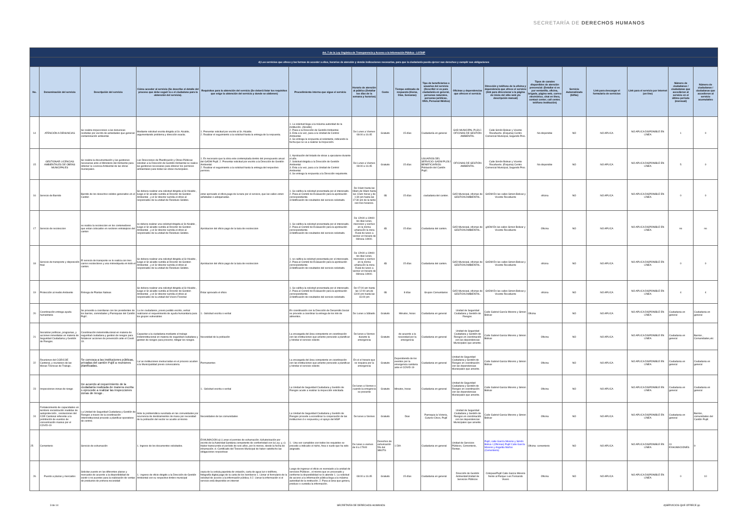SECRETARÍA DE DERECHOS HUMANOS
| Art. 7 de la Ley Orgánica de Transparencia y Acceso a la Información Pública - LOTAIP | | | | | | | | | | | | | | | | | |
| d) Los servicios que ofrece y las formas de acceder a ellos, horarios de atención y demás indicaciones necesarias, para que la ciudadanía pueda ejercer sus derechos y cumplir sus obligaciones | | | | | | | | | | | | | | | | | |
| No. | Denominación del servicio | Descripción del servicio | Cómo acceder al servicio (Se describe el detalle del proceso que debe seguir la o el ciudadano para la obtención del servicio). | Requisitos para la obtención del servicio (Se deberá listar los requisitos que exige la obtención del servicio y donde se obtienen) | Procedimiento interno que sigue el servicio | Horario de atención al público (Detallar los días de la semana y horarios) | Costo | Tiempo estimado de respuesta (Horas, Días, Semanas) | Tipo de beneficiarios o usuarios del servicio (Describir si es para ciudadanía en general, personas naturales, personas jurídicas, ONG, Personal Médico) | Oficinas y dependencias que ofrecen el servicio | Dirección y teléfono de la oficina y dependencia que ofrece el servicio (link para direccionar a la página de inicio del sitio web y/o descripción manual) | Tipos de canales disponibles de atención presencial: (Detallar si es por ventanilla, oficina, brigada, página web, correo electrónico, chat en línea, contact center, call center, teléfono institución) | Servicio Automatizado (Si/No) | Link para descargar el formulario de servicios | Link para el servicio por internet (on line) | Número de ciudadanos / ciudadanas que accedieron al servicio en el último período (mensual) | Número de ciudadanos / ciudadanas que accedieron al servicio acumulativo |
| 14 | ATENCIÓN A DENUNCIAS | Se realiza inspecciones a las denuncias recibidas por escrito de actividades que generan contaminación ambiental. | Mediante solicitud escrita dirigida al Sr. Alcalde, argumentando problema y dirección exacta. | 1. Presentar solicitud por escrito al Sr. Alcalde. 2. Realizar el seguimiento a la solicitud hasta la entrega de la respuesta. | 1. La solicitud llega a la máxima autoridad de la institución. (Alcalde) 2. Pasa a la Dirección de Gestión Ambiental. 3. Esta a la vez, pasa a la Unidad de Control Ambiental. 4. Se entrega la respuesta al solicitante, indicando la fecha que se va a realizar la Inspección. | De Lunes a Viernes 08:00 a 16:45 | Gratuito | 15 días | Ciudadanía en general | GAD MUNICIPAL PUJILÍ-OFICINAS DE GESTIÓN AMBIENTAL | Calle Simón Bolivar y Vicente Rocafuerte. (Esquina) Centro Comercial Municipal, Segundo Piso. | No disponible | NO | NO APLICA | NO APLICA DISPONIBLE EN LÍNEA | 1 | 0 |
| 15 | GESTIONAR LICENCIAS AMBIENTALES DE OBRAS MUNICIPALES | Se realiza la documentación y las gestiones necesarias ante el Ministerio del Ambiente para obtener la Licencia Ambiental de las obras municipales. | Las Direcciones de Planificación y Obras Públicas solicitan a la Dirección de Gestión Ambiental se realice las gestiones necesarias para obtener los permisos ambientales para todas las obras municipales. | 1. Es necesario que la obra este contemplada dentro del presupuesto anual del GADM Pujilí. 2. Presentar solicitud por escrito a la Dirección de Gestión Ambiental. 2. Realizar el seguimiento a la solicitud hasta la entrega del respectivo permiso. | 1. Aprobación del listado de obras a ejecutarse durante el año. 2. Solicitud dirigida a la Dirección de Gestión Ambiental. 3. Esta a la vez, pasa a la Unidad de Control Ambiental. 4. Se entrega la respuesta a la Dirección requiriente. | De Lunes a Viernes 08:00 a 16:45 | Gratuito | 15 días | USUARIOS DEL SERVICIO: GADM PUJILÍ BENEFICIARIOS: Población del Cantón Pujilí. | OFICINAS DE GESTIÓN AMBIENTAL | Calle Simón Bolivar y Vicente Rocafuerte. (Esquina) Centro Comercial Municipal, Segundo Piso. | No disponible | NO | NO APLICA | NO APLICA DISPONIBLE EN LÍNEA | 5 | 0 |
| 16 | Servicio de Barrido | Barrido de los desechos solidos generados en el Canton | Se debera realizar una solicitud dirigida al Sr Alcalde , luego el Sr alcalde sumilla al Director de Gestion Ambiental , y el Sr director sumilla el oficio al responsable de la unidad de Residuos Solidos. | estar aprovado el oficio,pago de la taza por el servicio, que las calles esten asfaltadas o adoquinadas. | 1. Se califica la solicitud presentada por el interesado. 2. Pasa al Comité de Evaluación para la aprobación correspondiente. 3.Notificación de resultados del servicio solicitado. | De 04am hasta las 08am,de 08am hasta las 12am horas y de 1:30 pm hasta las 17:30 pm de la tarde son tres horarios. | 0$ | 15 días | ciudadania del canton. | GAD Municipal, oficinas de GESTION AMBIENTAL. | GADM En las calles Simon Bolivar y Vicente Rocafuerte | oficina | NO | NO APLICA | NO APLICA DISPONIBLE EN LÍNEA | 0 | 0 |
| 17 | Servicio de recoleccion | se realiza la recoleccion en los contenedores que estan colocados en sectores estratejicos del canton | se debera realizar una solicitud dirigida al Sr Alcalde , luego el Sr alcalde sumilla al Director de Gestion Ambiental , y el Sr director sumilla el oficio al responsable de la unidad de Residuos Solidos. | Aprobacion del oficio pago de la taza de recoleccion | 1. Se califica la solicitud presentada por el interesado. 2. Pasa al Comité de Evaluación para la aprobación correspondiente. 3.Notificación de resultados del servicio solicitado. | De 12h00 a 19h00 los dias lunes, miercoles y viernes en la zonna urbana.En la zona Rural de lunes a vierner en horario de 06hooa 14h00. | 4$ | 15 días | Ciudadania del canton. | GAD Municipal, oficinas de GESTION AMBIENTAL. | gADM En las calles Simon Bolivar y Vicente Rocafuerte | Oficina | NO | NO APLICA | NO APLICA DISPONIBLE EN LÍNEA | no | no |
| 18 | Servicio de transporte y disposición final | El servicio de transporte se lo realiza con tres carros recolectores y una minivolqueta en todo el canton. | Se debera realizar una solicitud dirigida al Sr Alcalde , luego el Sr alcalde sumilla al Director de Gestion Ambiental , y el Sr director sumilla el oficio al responsable de la unidad de Residuos Solidos. | Aprobacion del oficio pago de la taza de recoleccion | 1. se califica la solicitud presentada por el interesado. 2. Pasa al Comité de Evaluación para la aprobación correspondiente. 3.Notificación de resultados del servicio solicitado. | De 12h00 a 19h00 los dias lunes, miercoles y viernes en la zonna urbana.En la zona Rural de lunes a vierner en horario de 06hooa 14h00. | 4$ | 15 días | Ciudadania del canton. | GAD Municipal, oficinas de GESTION AMBIENTAL. | GADM En las calles Simon Bolivar y Vicente Rocafuerte | oficina | NO | NO APLICA | NO APLICA DISPONIBLE EN LÍNEA | 0 | 0 |
| 19 | Protección al medio Ambiente | Entrega de Plantas Nativas | Se debera realizar una solicitud dirigida al Sr Alcalde , luego el Sr alcalde sumilla al Director de Gestion Ambiental , y el Sr director sumilla el oficio al responsable de la unidad del Vivero Forestal | Estar aprovado el oficio | 1. Se califica la solicitud presentada por el interesado. 2. Pasa al Comité de Evaluación para la aprobación correspondiente. 3.Notificación de resultados del servicio solicitado. | De 07:00 am hasta las 12:00 am,de 13:00 pm hasta las 16:00 pm | 0$ | 8 días | Grupos Comunitarios | GAD Municipal, oficinas de GESTION AMBIENTAL. | GADM En las calles Simon Bolivar y Vicente Rocafuerte | oficina | NO | NO APLICA | NO APLICA DISPONIBLE EN LÍNEA | 4 | 4 |
| 20 | Coordinación entrega ayuda humanitaria | Se procedio a coordianar con los presidentes de los barrios, comnidades y Parroquias del Cantón Pujilí . | La /os ciudadanos, previo pedido escrito, verbal realizaron el requerimiento de ayuda humanitaria para los grupos vulnerables | 1.- Solicitud escrita o verbal | En coordinación con la Dirección de Desarrollo Social se procede a coordinar la entrega de los kits de alimentos. | De Lunes a Sábado. | Gratuito | Minutos, horas | Ciudadania en general | Unidad de Seguridad Ciudadana y Gestión de Riesgos. | Calle Gabriel García Moreno y Simon Bolivar | Oficina | NO | NO APLICA | NO APLICA DISPONIBLE EN LÍNEA | Ciudadania en general | Ciudadania en general |
| 21 | Socializar políticas, programas, y acciones inmediatas en materia de Seguridad Ciudadama y Gestión de Riesgos. | Coordinación insterinstitucional en materia de seguridad ciudadana y gestion de riesgos para fortalecer acciones de prevención ante el Covid-19. | Capacitar a la ciudadania mediante el trabajo insterinstitucional en materia de seguridad ciudadana y gestion de riesgos para prevenir, mitigar los riesgos. | Necesidad de la población | La encargada del área competente en coordinación con las instituciones que amerite porocede a planificar y brindar el servicio solicito | De lunes a Viernes durante la emergencia | Gratuito | de acuerdo a la necesidad por la emergencia | Ciudadania en general | Unidad de Seguridad Ciudadana y Gestión de Riesgos en coordinación con las dependencias Municipales que amerite. | Calle Gabriel Garcia Moreno y Simon Bolivar | Oficina | NO | NO APLICA | NO APLICA DISPONIBLE EN LÍNEA | Ciudadania en general | Barrios , Comunidades,etc |
| 22 | Reuniones del CGR/COE Cantonal, y reuniones de las Mesas Técnicas de Trabajo . | Se convoca a las instituciones públicas, privadas del cantón Pujilí a reuniones planificadas. | La/ as instituciones involucradas en el proceso acuden a la Municipalidad previo convocatoria. | Permanentes | La encargada del área competente en coordinación con las instituciones que amerite porocede a planificar y brindar el servicio solicito | En el el horario que se requiera por la emergencia | Gratuito | Dependiendo de los eventos por la emergencia sanitaria ante el COVID-19 | Ciudadania en general | Unidad de Seguridad Ciudadana y Gestión de Riesgos en coordinación con las dependencias Municipales que amerite. | Calle Gabriel Garcia Moreno y Simon Bolivar | Oficina | NO | NO APLICA | NO APLICA DISPONIBLE EN LÍNEA | Ciudadania en general | Ciudadania en general |
| 23 | Inspecciones zonas de riesgo | De acuerdo al requerimiento de la ciudadanía realizada de manera escrita s eprocede a realizar las inspecciones zonas de riesgo . | | 1.- Solicitud escrita o verbal | La Unidad de Seguridad Ciudadana y Gestiòn de Riesgos acude a realizar la inspección solicitada | De lunes a Viernes o cuando la emrgencia se presente | Gratuito | Minutos, horas | Ciudadania en general | Unidad de Seguridad Ciudadana y Gestión de Riesgos en coordinación con las dependencias Municipales que amerite. | Calle Gabriel Garcia Moreno y Simon Bolivar | Oficina | NO | NO APLICA | NO APLICA DISPONIBLE EN LÍNEA | Ciudadania en general | Ciudadania en general |
| 24 | Fortalecimiento de capacidades en territorio socialización medidas de autoprotección , resoluciones del COE Cantonal referente a la prohibición de eventos de concentración masiva por el COVID-19 | La Unidad de Seguridad Ciudadana y Gestión de Riesgos a traves de la coordinación Interinstitucional procede a planificar operativos de control. | Ante la problemática suscitada en las comunidades por ocurrencia de deslizamientos de masa por necesidad de la población del sector se acudio al mismo | Necesidades de las comunidades | La Unidad de Seguridad Ciudadana y Gestión de Riesgos procede a ecoordinar la cooperación de las institucines d e respuesta y el apoyo del MSP | De lunes a Viernes | Gratuito | Dias | Parroquia la Victoria, Cuturivi Chico, Pujilí | Unidad de Seguridad Ciudadana y Gestión de Riesgos en coordinación con las dependencias Municipales que amerite. | Calle Gabriel Garcia Moreno y Simon Bolivar | Oficina | NO | NO APLICA | NO APLICA DISPONIBLE EN LÍNEA | Ciudadania en general | Barrios, comunidades del Cantón Pujilí. |
| 25 | Cementerio | Servicio de exhumación | 1. Ingreso de los documentos solicitados. | EXHUMACION a) LLenar el permiso de exhumación. b)Autorización por escrito de la Autoridad Sanitaria competente de conformidad con la Ley; y, c) Haber transcurrido el período de seis años, por lo menos, desde la fecha de inhumación. d.-Certificado del Tesorero Municipal de haber satisfecho las obligaciones respectivas | 1.- Una vez cumplidos con todos los requisitos se procede a indicarle el nicho, fosa o suelo que ha sido asignado. | De lunes a viernes de 8 a 17h00 | Derechos de exhumación 5% del SBUTG | 1 DÍA | Ciudadania en general | Unidad de Servicios Públicos, Cementerio, Rentas. | Pujilí, calle García Moreno y Simón Boliva r (Oficinas) Pujilí Calle García Moreno y Angelita Muños (Cementerio) | Oficina -cementerio | NO | NO APLICA | NO APLICA DISPONIBLE EN LÍNEA | 01 EXHUMACIONES | 9 |
| 26 | Puesto a plazas y mercados | Solicitar puesto en las diferentes plazas y mercados de acuerdo a la disponibilidad de existir o no puestos para la realización de ventas de productos de primera necesidad | 1.- ingreso de oficio dirigido a la Dirección de Gestión Ambiental con su respectivo timbre municipal | copia de la cedula,papeleta de votación, carta de agua luz o teléfono, fotografía digital,pago de la carta de los bomberos 1. Llenar el formulario de la solicitud de acceso a la información pública; ó 2. Llenar la información si el servicio está disponible en internet | Luego de ingresar el oficio es reenviado a la unidad de servicios Públicos , el mismo que es procesado y conforme la disponibilidad se lo atiende 1. La solicitud de acceso a la información pública llega a la máxima autoridad de la institución. 2. Pasa al área que genera, produce o custodia la información. | 08:00 a 16:45 | Gratuito | 15 días | Ciudadania en general | Dirección de Gestión Ambiental/Unidad de Servicios Públicos | Cotopaxi/Pujilí Calle Garcia Moreno frente al Parque Luis Fernando Vivero | Oficina | NO | NO APLICA | NO APLICA DISPONIBLE EN LÍNEA | 0 | 10 |
3 de 14 SECRETARÍA DE DERECHOS HUMANOS d)SERVICIOS QUE OFRECE pp